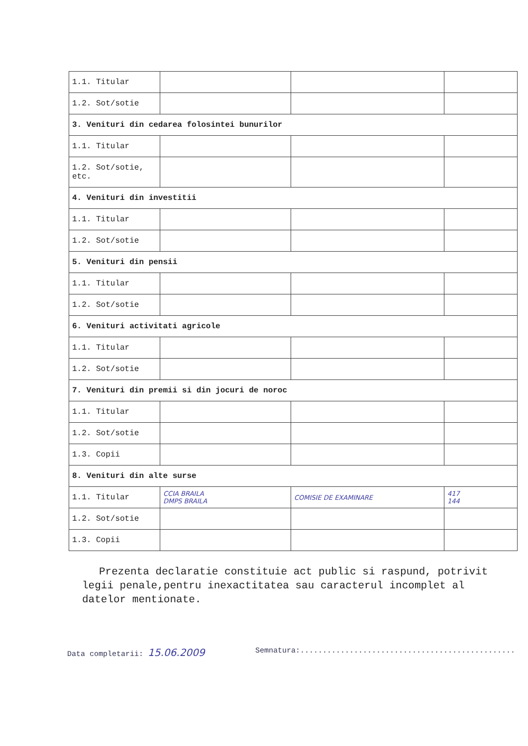| 1.1. Titular | | | |
| 1.2. Sot/sotie | | | |
| 3. Venituri din cedarea folosintei bunurilor | | | |
| 1.1. Titular | | | |
| 1.2. Sot/sotie, etc. | | | |
| 4. Venituri din investitii | | | |
| 1.1. Titular | | | |
| 1.2. Sot/sotie | | | |
| 5. Venituri din pensii | | | |
| 1.1. Titular | | | |
| 1.2. Sot/sotie | | | |
| 6. Venituri activitati agricole | | | |
| 1.1. Titular | | | |
| 1.2. Sot/sotie | | | |
| 7. Venituri din premii si din jocuri de noroc | | | |
| 1.1. Titular | | | |
| 1.2. Sot/sotie | | | |
| 1.3. Copii | | | |
| 8. Venituri din alte surse | | | |
| 1.1. Titular | CCIA BRAILA DMPS BRAILA | COMISIE DE EXAMINARE | 417 144 |
| 1.2. Sot/sotie | | | |
| 1.3. Copii | | | |
Prezenta declaratie constituie act public si raspund, potrivit legii penale,pentru inexactitatea sau caracterul incomplet al datelor mentionate.
Data completarii: 15.06.2009 Semnatura:................................................